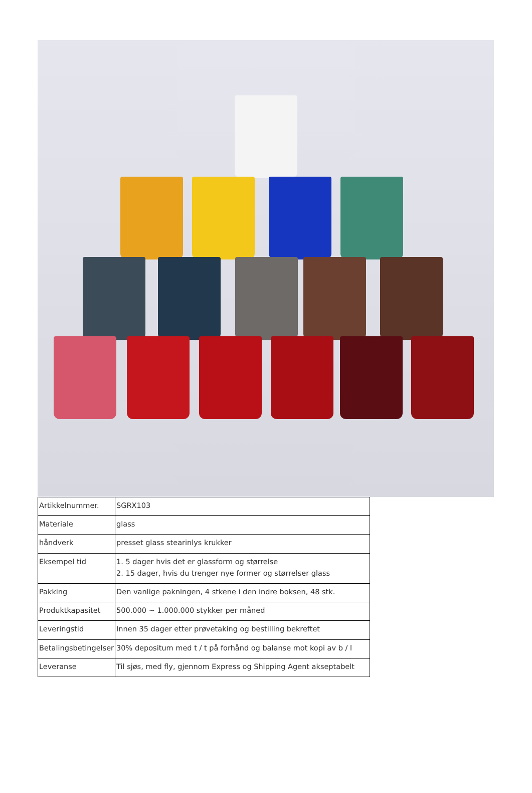| Artikkelnummer. | SGRX103 |
| Materiale | glass |
| håndverk | presset glass stearinlys krukker |
| Eksempel tid | 1. 5 dager hvis det er glassform og størrelse 2. 15 dager, hvis du trenger nye former og størrelser glass |
| Pakking | Den vanlige pakningen, 4 stkene i den indre boksen, 48 stk. |
| Produktkapasitet | 500.000 ~ 1.000.000 stykker per måned |
| Leveringstid | Innen 35 dager etter prøvetaking og bestilling bekreftet |
| Betalingsbetingelser | 30% depositum med t / t på forhånd og balanse mot kopi av b / l |
| Leveranse | Til sjøs, med fly, gjennom Express og Shipping Agent akseptabelt |